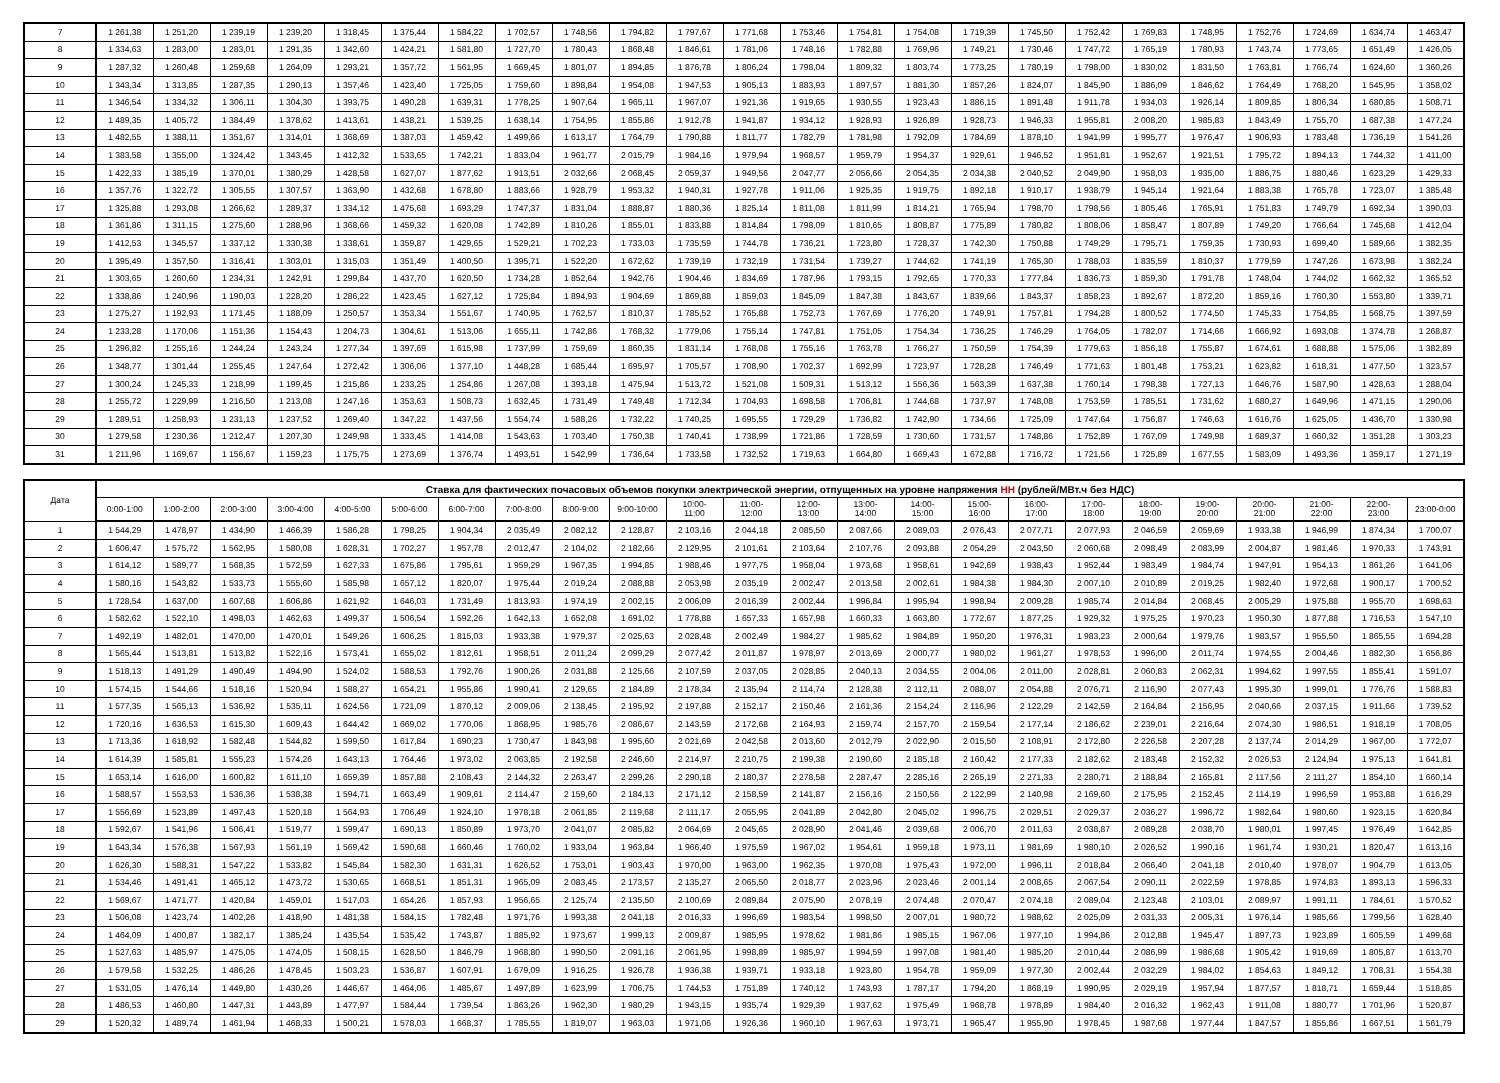| 7 | 1 261,38 | 1 251,20 | 1 239,19 | 1 239,20 | 1 318,45 | 1 375,44 | 1 584,22 | 1 702,57 | 1 748,56 | 1 794,82 | 1 797,67 | 1 771,68 | 1 753,46 | 1 754,81 | 1 754,08 | 1 719,39 | 1 745,50 | 1 752,42 | 1 769,83 | 1 748,95 | 1 752,76 | 1 724,69 | 1 634,74 | 1 463,47 |
| 8 | 1 334,63 | 1 283,00 | 1 283,01 | 1 291,35 | 1 342,60 | 1 424,21 | 1 581,80 | 1 727,70 | 1 780,43 | 1 868,48 | 1 846,61 | 1 781,06 | 1 748,16 | 1 782,88 | 1 769,96 | 1 749,21 | 1 730,46 | 1 747,72 | 1 765,19 | 1 780,93 | 1 743,74 | 1 773,65 | 1 651,49 | 1 426,05 |
| 9 | 1 287,32 | 1 260,48 | 1 259,68 | 1 264,09 | 1 293,21 | 1 357,72 | 1 561,95 | 1 669,45 | 1 801,07 | 1 894,85 | 1 876,78 | 1 806,24 | 1 798,04 | 1 809,32 | 1 803,74 | 1 773,25 | 1 780,19 | 1 798,00 | 1 830,02 | 1 831,50 | 1 763,81 | 1 766,74 | 1 624,60 | 1 360,26 |
| 10 | 1 343,34 | 1 313,85 | 1 287,35 | 1 290,13 | 1 357,46 | 1 423,40 | 1 725,05 | 1 759,60 | 1 898,84 | 1 954,08 | 1 947,53 | 1 905,13 | 1 883,93 | 1 897,57 | 1 881,30 | 1 857,26 | 1 824,07 | 1 845,90 | 1 886,09 | 1 846,62 | 1 764,49 | 1 768,20 | 1 545,95 | 1 358,02 |
| 11 | 1 346,54 | 1 334,32 | 1 306,11 | 1 304,30 | 1 393,75 | 1 490,28 | 1 639,31 | 1 778,25 | 1 907,64 | 1 965,11 | 1 967,07 | 1 921,36 | 1 919,65 | 1 930,55 | 1 923,43 | 1 886,15 | 1 891,48 | 1 911,78 | 1 934,03 | 1 926,14 | 1 809,85 | 1 806,34 | 1 680,85 | 1 508,71 |
| 12 | 1 489,35 | 1 405,72 | 1 384,49 | 1 378,62 | 1 413,61 | 1 438,21 | 1 539,25 | 1 638,14 | 1 754,95 | 1 855,86 | 1 912,78 | 1 941,87 | 1 934,12 | 1 928,93 | 1 926,89 | 1 928,73 | 1 946,33 | 1 955,81 | 2 008,20 | 1 985,83 | 1 843,49 | 1 755,70 | 1 687,38 | 1 477,24 |
| 13 | 1 482,55 | 1 388,11 | 1 351,67 | 1 314,01 | 1 368,69 | 1 387,03 | 1 459,42 | 1 499,66 | 1 613,17 | 1 764,79 | 1 790,88 | 1 811,77 | 1 782,79 | 1 781,98 | 1 792,09 | 1 784,69 | 1 878,10 | 1 941,99 | 1 995,77 | 1 976,47 | 1 906,93 | 1 783,48 | 1 736,19 | 1 541,26 |
| 14 | 1 383,58 | 1 355,00 | 1 324,42 | 1 343,45 | 1 412,32 | 1 533,65 | 1 742,21 | 1 833,04 | 1 961,77 | 2 015,79 | 1 984,16 | 1 979,94 | 1 968,57 | 1 959,79 | 1 954,37 | 1 929,61 | 1 946,52 | 1 951,81 | 1 952,67 | 1 921,51 | 1 795,72 | 1 894,13 | 1 744,32 | 1 411,00 |
| 15 | 1 422,33 | 1 385,19 | 1 370,01 | 1 380,29 | 1 428,58 | 1 627,07 | 1 877,62 | 1 913,51 | 2 032,66 | 2 068,45 | 2 059,37 | 1 949,56 | 2 047,77 | 2 056,66 | 2 054,35 | 2 034,38 | 2 040,52 | 2 049,90 | 1 958,03 | 1 935,00 | 1 886,75 | 1 880,46 | 1 623,29 | 1 429,33 |
| 16 | 1 357,76 | 1 322,72 | 1 305,55 | 1 307,57 | 1 363,90 | 1 432,68 | 1 678,80 | 1 883,66 | 1 928,79 | 1 953,32 | 1 940,31 | 1 927,78 | 1 911,06 | 1 925,35 | 1 919,75 | 1 892,18 | 1 910,17 | 1 938,79 | 1 945,14 | 1 921,64 | 1 883,38 | 1 765,78 | 1 723,07 | 1 385,48 |
| 17 | 1 325,88 | 1 293,08 | 1 266,62 | 1 289,37 | 1 334,12 | 1 475,68 | 1 693,29 | 1 747,37 | 1 831,04 | 1 888,87 | 1 880,36 | 1 825,14 | 1 811,08 | 1 811,99 | 1 814,21 | 1 765,94 | 1 798,70 | 1 798,56 | 1 805,46 | 1 765,91 | 1 751,83 | 1 749,79 | 1 692,34 | 1 390,03 |
| 18 | 1 361,86 | 1 311,15 | 1 275,60 | 1 288,96 | 1 368,66 | 1 459,32 | 1 620,08 | 1 742,89 | 1 810,26 | 1 855,01 | 1 833,88 | 1 814,84 | 1 798,09 | 1 810,65 | 1 808,87 | 1 775,89 | 1 780,82 | 1 808,06 | 1 858,47 | 1 807,89 | 1 749,20 | 1 766,64 | 1 745,68 | 1 412,04 |
| 19 | 1 412,53 | 1 345,57 | 1 337,12 | 1 330,38 | 1 338,61 | 1 359,87 | 1 429,65 | 1 529,21 | 1 702,23 | 1 733,03 | 1 735,59 | 1 744,78 | 1 736,21 | 1 723,80 | 1 728,37 | 1 742,30 | 1 750,88 | 1 749,29 | 1 795,71 | 1 759,35 | 1 730,93 | 1 699,40 | 1 589,66 | 1 382,35 |
| 20 | 1 395,49 | 1 357,50 | 1 316,41 | 1 303,01 | 1 315,03 | 1 351,49 | 1 400,50 | 1 395,71 | 1 522,20 | 1 672,62 | 1 739,19 | 1 732,19 | 1 731,54 | 1 739,27 | 1 744,62 | 1 741,19 | 1 765,30 | 1 788,03 | 1 835,59 | 1 810,37 | 1 779,59 | 1 747,26 | 1 673,98 | 1 382,24 |
| 21 | 1 303,65 | 1 260,60 | 1 234,31 | 1 242,91 | 1 299,84 | 1 437,70 | 1 620,50 | 1 734,28 | 1 852,64 | 1 942,76 | 1 904,46 | 1 834,69 | 1 787,96 | 1 793,15 | 1 792,65 | 1 770,33 | 1 777,84 | 1 836,73 | 1 859,30 | 1 791,78 | 1 748,04 | 1 744,02 | 1 662,32 | 1 365,52 |
| 22 | 1 338,86 | 1 240,96 | 1 190,03 | 1 228,20 | 1 286,22 | 1 423,45 | 1 627,12 | 1 725,84 | 1 894,93 | 1 904,69 | 1 869,88 | 1 859,03 | 1 845,09 | 1 847,38 | 1 843,67 | 1 839,66 | 1 843,37 | 1 858,23 | 1 892,67 | 1 872,20 | 1 859,16 | 1 760,30 | 1 553,80 | 1 339,71 |
| 23 | 1 275,27 | 1 192,93 | 1 171,45 | 1 188,09 | 1 250,57 | 1 353,34 | 1 551,67 | 1 740,95 | 1 762,57 | 1 810,37 | 1 785,52 | 1 765,88 | 1 752,73 | 1 767,69 | 1 776,20 | 1 749,91 | 1 757,81 | 1 794,28 | 1 800,52 | 1 774,50 | 1 745,33 | 1 754,85 | 1 568,75 | 1 397,59 |
| 24 | 1 233,28 | 1 170,06 | 1 151,36 | 1 154,43 | 1 204,73 | 1 304,61 | 1 513,06 | 1 655,11 | 1 742,86 | 1 768,32 | 1 779,06 | 1 755,14 | 1 747,81 | 1 751,05 | 1 754,34 | 1 736,25 | 1 746,29 | 1 764,05 | 1 782,07 | 1 714,66 | 1 666,92 | 1 693,08 | 1 374,78 | 1 268,87 |
| 25 | 1 296,82 | 1 255,16 | 1 244,24 | 1 243,24 | 1 277,34 | 1 397,69 | 1 615,98 | 1 737,99 | 1 759,69 | 1 860,35 | 1 831,14 | 1 768,08 | 1 755,16 | 1 763,78 | 1 766,27 | 1 750,59 | 1 754,39 | 1 779,63 | 1 856,18 | 1 755,87 | 1 674,61 | 1 688,88 | 1 575,06 | 1 382,89 |
| 26 | 1 348,77 | 1 301,44 | 1 255,45 | 1 247,64 | 1 272,42 | 1 306,06 | 1 377,10 | 1 448,28 | 1 685,44 | 1 695,97 | 1 705,57 | 1 708,90 | 1 702,37 | 1 692,99 | 1 723,97 | 1 728,28 | 1 746,49 | 1 771,63 | 1 801,48 | 1 753,21 | 1 623,82 | 1 618,31 | 1 477,50 | 1 323,57 |
| 27 | 1 300,24 | 1 245,33 | 1 218,99 | 1 199,45 | 1 215,86 | 1 233,25 | 1 254,86 | 1 267,08 | 1 393,18 | 1 475,94 | 1 513,72 | 1 521,08 | 1 509,31 | 1 513,12 | 1 556,36 | 1 563,39 | 1 637,38 | 1 760,14 | 1 798,38 | 1 727,13 | 1 646,76 | 1 587,90 | 1 428,63 | 1 288,04 |
| 28 | 1 255,72 | 1 229,99 | 1 216,50 | 1 213,08 | 1 247,16 | 1 353,63 | 1 508,73 | 1 632,45 | 1 731,49 | 1 749,48 | 1 712,34 | 1 704,93 | 1 698,58 | 1 706,81 | 1 744,68 | 1 737,97 | 1 748,08 | 1 753,59 | 1 785,51 | 1 731,62 | 1 680,27 | 1 649,96 | 1 471,15 | 1 290,06 |
| 29 | 1 289,51 | 1 258,93 | 1 231,13 | 1 237,52 | 1 269,40 | 1 347,22 | 1 437,56 | 1 554,74 | 1 588,26 | 1 732,22 | 1 740,25 | 1 695,55 | 1 729,29 | 1 736,82 | 1 742,90 | 1 734,66 | 1 725,09 | 1 747,64 | 1 756,87 | 1 746,63 | 1 616,76 | 1 625,05 | 1 436,70 | 1 330,98 |
| 30 | 1 279,58 | 1 230,36 | 1 212,47 | 1 207,30 | 1 249,98 | 1 333,45 | 1 414,08 | 1 543,63 | 1 703,40 | 1 750,38 | 1 740,41 | 1 738,99 | 1 721,86 | 1 728,59 | 1 730,60 | 1 731,57 | 1 748,86 | 1 752,89 | 1 767,09 | 1 749,98 | 1 689,37 | 1 660,32 | 1 351,28 | 1 303,23 |
| 31 | 1 211,96 | 1 169,67 | 1 156,67 | 1 159,23 | 1 175,75 | 1 273,69 | 1 376,74 | 1 493,51 | 1 542,99 | 1 736,64 | 1 733,58 | 1 732,52 | 1 719,63 | 1 664,80 | 1 669,43 | 1 672,88 | 1 716,72 | 1 721,56 | 1 725,89 | 1 677,55 | 1 583,09 | 1 493,36 | 1 359,17 | 1 271,19 |
| Дата | Ставка для фактических почасовых объемов покупки электрической энергии, отпущенных на уровне напряжения НН (рублей/МВт.ч без НДС) | | | | | | | | | | | | | | | | | | | | | | | |
| --- | --- | --- | --- | --- | --- | --- | --- | --- | --- | --- | --- | --- | --- | --- | --- | --- | --- | --- | --- | --- | --- | --- | --- | --- |
| | 0:00-1:00 | 1:00-2:00 | 2:00-3:00 | 3:00-4:00 | 4:00-5:00 | 5:00-6:00 | 6:00-7:00 | 7:00-8:00 | 8:00-9:00 | 9:00-10:00 | 10:00- 11:00 | 11:00- 12:00 | 12:00- 13:00 | 13:00- 14:00 | 14:00- 15:00 | 15:00- 16:00 | 16:00- 17:00 | 17:00- 18:00 | 18:00- 19:00 | 19:00- 20:00 | 20:00- 21:00 | 21:00- 22:00 | 22:00- 23:00 | 23:00-0:00 |
| 1 | 1 544,29 | 1 478,97 | 1 434,90 | 1 466,39 | 1 586,28 | 1 798,25 | 1 904,34 | 2 035,49 | 2 082,12 | 2 128,87 | 2 103,16 | 2 044,18 | 2 085,50 | 2 087,66 | 2 089,03 | 2 076,43 | 2 077,71 | 2 077,93 | 2 046,59 | 2 059,69 | 1 933,38 | 1 946,99 | 1 874,34 | 1 700,07 |
| 2 | 1 606,47 | 1 575,72 | 1 562,95 | 1 580,08 | 1 628,31 | 1 702,27 | 1 957,78 | 2 012,47 | 2 104,02 | 2 182,66 | 2 129,95 | 2 101,61 | 2 103,64 | 2 107,76 | 2 093,88 | 2 054,29 | 2 043,50 | 2 060,68 | 2 098,49 | 2 083,99 | 2 004,87 | 1 981,46 | 1 970,33 | 1 743,91 |
| 3 | 1 614,12 | 1 589,77 | 1 568,35 | 1 572,59 | 1 627,33 | 1 675,86 | 1 795,61 | 1 959,29 | 1 967,35 | 1 994,85 | 1 988,46 | 1 977,75 | 1 958,04 | 1 973,68 | 1 958,61 | 1 942,69 | 1 938,43 | 1 952,44 | 1 983,49 | 1 984,74 | 1 947,91 | 1 954,13 | 1 861,26 | 1 641,06 |
| 4 | 1 580,16 | 1 543,82 | 1 533,73 | 1 555,60 | 1 585,98 | 1 657,12 | 1 820,07 | 1 975,44 | 2 019,24 | 2 088,88 | 2 053,98 | 2 035,19 | 2 002,47 | 2 013,58 | 2 002,61 | 1 984,38 | 1 984,30 | 2 007,10 | 2 010,89 | 2 019,25 | 1 982,40 | 1 972,68 | 1 900,17 | 1 700,52 |
| 5 | 1 728,54 | 1 637,00 | 1 607,68 | 1 606,86 | 1 621,92 | 1 646,03 | 1 731,49 | 1 813,93 | 1 974,19 | 2 002,15 | 2 006,09 | 2 016,39 | 2 002,44 | 1 996,84 | 1 995,94 | 1 998,94 | 2 009,28 | 1 985,74 | 2 014,84 | 2 068,45 | 2 005,29 | 1 975,88 | 1 955,70 | 1 698,63 |
| 6 | 1 582,62 | 1 522,10 | 1 498,03 | 1 462,63 | 1 499,37 | 1 506,54 | 1 592,26 | 1 642,13 | 1 652,08 | 1 691,02 | 1 778,88 | 1 657,33 | 1 657,98 | 1 660,33 | 1 663,80 | 1 772,67 | 1 877,25 | 1 929,32 | 1 975,25 | 1 970,23 | 1 950,30 | 1 877,88 | 1 716,53 | 1 547,10 |
| 7 | 1 492,19 | 1 482,01 | 1 470,00 | 1 470,01 | 1 549,26 | 1 606,25 | 1 815,03 | 1 933,38 | 1 979,37 | 2 025,63 | 2 028,48 | 2 002,49 | 1 984,27 | 1 985,62 | 1 984,89 | 1 950,20 | 1 976,31 | 1 983,23 | 2 000,64 | 1 979,76 | 1 983,57 | 1 955,50 | 1 865,55 | 1 694,28 |
| 8 | 1 565,44 | 1 513,81 | 1 513,82 | 1 522,16 | 1 573,41 | 1 655,02 | 1 812,61 | 1 958,51 | 2 011,24 | 2 099,29 | 2 077,42 | 2 011,87 | 1 978,97 | 2 013,69 | 2 000,77 | 1 980,02 | 1 961,27 | 1 978,53 | 1 996,00 | 2 011,74 | 1 974,55 | 2 004,46 | 1 882,30 | 1 656,86 |
| 9 | 1 518,13 | 1 491,29 | 1 490,49 | 1 494,90 | 1 524,02 | 1 588,53 | 1 792,76 | 1 900,26 | 2 031,88 | 2 125,66 | 2 107,59 | 2 037,05 | 2 028,85 | 2 040,13 | 2 034,55 | 2 004,06 | 2 011,00 | 2 028,81 | 2 060,83 | 2 062,31 | 1 994,62 | 1 997,55 | 1 855,41 | 1 591,07 |
| 10 | 1 574,15 | 1 544,66 | 1 518,16 | 1 520,94 | 1 588,27 | 1 654,21 | 1 955,86 | 1 990,41 | 2 129,65 | 2 184,89 | 2 178,34 | 2 135,94 | 2 114,74 | 2 128,38 | 2 112,11 | 2 088,07 | 2 054,88 | 2 076,71 | 2 116,90 | 2 077,43 | 1 995,30 | 1 999,01 | 1 776,76 | 1 588,83 |
| 11 | 1 577,35 | 1 565,13 | 1 536,92 | 1 535,11 | 1 624,56 | 1 721,09 | 1 870,12 | 2 009,06 | 2 138,45 | 2 195,92 | 2 197,88 | 2 152,17 | 2 150,46 | 2 161,36 | 2 154,24 | 2 116,96 | 2 122,29 | 2 142,59 | 2 164,84 | 2 156,95 | 2 040,66 | 2 037,15 | 1 911,66 | 1 739,52 |
| 12 | 1 720,16 | 1 636,53 | 1 615,30 | 1 609,43 | 1 644,42 | 1 669,02 | 1 770,06 | 1 868,95 | 1 985,76 | 2 086,67 | 2 143,59 | 2 172,68 | 2 164,93 | 2 159,74 | 2 157,70 | 2 159,54 | 2 177,14 | 2 186,62 | 2 239,01 | 2 216,64 | 2 074,30 | 1 986,51 | 1 918,19 | 1 708,05 |
| 13 | 1 713,36 | 1 618,92 | 1 582,48 | 1 544,82 | 1 599,50 | 1 617,84 | 1 690,23 | 1 730,47 | 1 843,98 | 1 995,60 | 2 021,69 | 2 042,58 | 2 013,60 | 2 012,79 | 2 022,90 | 2 015,50 | 2 108,91 | 2 172,80 | 2 226,58 | 2 207,28 | 2 137,74 | 2 014,29 | 1 967,00 | 1 772,07 |
| 14 | 1 614,39 | 1 585,81 | 1 555,23 | 1 574,26 | 1 643,13 | 1 764,46 | 1 973,02 | 2 063,85 | 2 192,58 | 2 246,60 | 2 214,97 | 2 210,75 | 2 199,38 | 2 190,60 | 2 185,18 | 2 160,42 | 2 177,33 | 2 182,62 | 2 183,48 | 2 152,32 | 2 026,53 | 2 124,94 | 1 975,13 | 1 641,81 |
| 15 | 1 653,14 | 1 616,00 | 1 600,82 | 1 611,10 | 1 659,39 | 1 857,88 | 2 108,43 | 2 144,32 | 2 263,47 | 2 299,26 | 2 290,18 | 2 180,37 | 2 278,58 | 2 287,47 | 2 285,16 | 2 265,19 | 2 271,33 | 2 280,71 | 2 188,84 | 2 165,81 | 2 117,56 | 2 111,27 | 1 854,10 | 1 660,14 |
| 16 | 1 588,57 | 1 553,53 | 1 536,36 | 1 538,38 | 1 594,71 | 1 663,49 | 1 909,61 | 2 114,47 | 2 159,60 | 2 184,13 | 2 171,12 | 2 158,59 | 2 141,87 | 2 156,16 | 2 150,56 | 2 122,99 | 2 140,98 | 2 169,60 | 2 175,95 | 2 152,45 | 2 114,19 | 1 996,59 | 1 953,88 | 1 616,29 |
| 17 | 1 556,69 | 1 523,89 | 1 497,43 | 1 520,18 | 1 564,93 | 1 706,49 | 1 924,10 | 1 978,18 | 2 061,85 | 2 119,68 | 2 111,17 | 2 055,95 | 2 041,89 | 2 042,80 | 2 045,02 | 1 996,75 | 2 029,51 | 2 029,37 | 2 036,27 | 1 996,72 | 1 982,64 | 1 980,60 | 1 923,15 | 1 620,84 |
| 18 | 1 592,67 | 1 541,96 | 1 506,41 | 1 519,77 | 1 599,47 | 1 690,13 | 1 850,89 | 1 973,70 | 2 041,07 | 2 085,82 | 2 064,69 | 2 045,65 | 2 028,90 | 2 041,46 | 2 039,68 | 2 006,70 | 2 011,63 | 2 038,87 | 2 089,28 | 2 038,70 | 1 980,01 | 1 997,45 | 1 976,49 | 1 642,85 |
| 19 | 1 643,34 | 1 576,38 | 1 567,93 | 1 561,19 | 1 569,42 | 1 590,68 | 1 660,46 | 1 760,02 | 1 933,04 | 1 963,84 | 1 966,40 | 1 975,59 | 1 967,02 | 1 954,61 | 1 959,18 | 1 973,11 | 1 981,69 | 1 980,10 | 2 026,52 | 1 990,16 | 1 961,74 | 1 930,21 | 1 820,47 | 1 613,16 |
| 20 | 1 626,30 | 1 588,31 | 1 547,22 | 1 533,82 | 1 545,84 | 1 582,30 | 1 631,31 | 1 626,52 | 1 753,01 | 1 903,43 | 1 970,00 | 1 963,00 | 1 962,35 | 1 970,08 | 1 975,43 | 1 972,00 | 1 996,11 | 2 018,84 | 2 066,40 | 2 041,18 | 2 010,40 | 1 978,07 | 1 904,79 | 1 613,05 |
| 21 | 1 534,46 | 1 491,41 | 1 465,12 | 1 473,72 | 1 530,65 | 1 668,51 | 1 851,31 | 1 965,09 | 2 083,45 | 2 173,57 | 2 135,27 | 2 065,50 | 2 018,77 | 2 023,96 | 2 023,46 | 2 001,14 | 2 008,65 | 2 067,54 | 2 090,11 | 2 022,59 | 1 978,85 | 1 974,83 | 1 893,13 | 1 596,33 |
| 22 | 1 569,67 | 1 471,77 | 1 420,84 | 1 459,01 | 1 517,03 | 1 654,26 | 1 857,93 | 1 956,65 | 2 125,74 | 2 135,50 | 2 100,69 | 2 089,84 | 2 075,90 | 2 078,19 | 2 074,48 | 2 070,47 | 2 074,18 | 2 089,04 | 2 123,48 | 2 103,01 | 2 089,97 | 1 991,11 | 1 784,61 | 1 570,52 |
| 23 | 1 506,08 | 1 423,74 | 1 402,26 | 1 418,90 | 1 481,38 | 1 584,15 | 1 782,48 | 1 971,76 | 1 993,38 | 2 041,18 | 2 016,33 | 1 996,69 | 1 983,54 | 1 998,50 | 2 007,01 | 1 980,72 | 1 988,62 | 2 025,09 | 2 031,33 | 2 005,31 | 1 976,14 | 1 985,66 | 1 799,56 | 1 628,40 |
| 24 | 1 464,09 | 1 400,87 | 1 382,17 | 1 385,24 | 1 435,54 | 1 535,42 | 1 743,87 | 1 885,92 | 1 973,67 | 1 999,13 | 2 009,87 | 1 985,95 | 1 978,62 | 1 981,86 | 1 985,15 | 1 967,06 | 1 977,10 | 1 994,86 | 2 012,88 | 1 945,47 | 1 897,73 | 1 923,89 | 1 605,59 | 1 499,68 |
| 25 | 1 527,63 | 1 485,97 | 1 475,05 | 1 474,05 | 1 508,15 | 1 628,50 | 1 846,79 | 1 968,80 | 1 990,50 | 2 091,16 | 2 061,95 | 1 998,89 | 1 985,97 | 1 994,59 | 1 997,08 | 1 981,40 | 1 985,20 | 2 010,44 | 2 086,99 | 1 986,68 | 1 905,42 | 1 919,69 | 1 805,87 | 1 613,70 |
| 26 | 1 579,58 | 1 532,25 | 1 486,26 | 1 478,45 | 1 503,23 | 1 536,87 | 1 607,91 | 1 679,09 | 1 916,25 | 1 926,78 | 1 936,38 | 1 939,71 | 1 933,18 | 1 923,80 | 1 954,78 | 1 959,09 | 1 977,30 | 2 002,44 | 2 032,29 | 1 984,02 | 1 854,63 | 1 849,12 | 1 708,31 | 1 554,38 |
| 27 | 1 531,05 | 1 476,14 | 1 449,80 | 1 430,26 | 1 446,67 | 1 464,06 | 1 485,67 | 1 497,89 | 1 623,99 | 1 706,75 | 1 744,53 | 1 751,89 | 1 740,12 | 1 743,93 | 1 787,17 | 1 794,20 | 1 868,19 | 1 990,95 | 2 029,19 | 1 957,94 | 1 877,57 | 1 818,71 | 1 659,44 | 1 518,85 |
| 28 | 1 486,53 | 1 460,80 | 1 447,31 | 1 443,89 | 1 477,97 | 1 584,44 | 1 739,54 | 1 863,26 | 1 962,30 | 1 980,29 | 1 943,15 | 1 935,74 | 1 929,39 | 1 937,62 | 1 975,49 | 1 968,78 | 1 978,89 | 1 984,40 | 2 016,32 | 1 962,43 | 1 911,08 | 1 880,77 | 1 701,96 | 1 520,87 |
| 29 | 1 520,32 | 1 489,74 | 1 461,94 | 1 468,33 | 1 500,21 | 1 578,03 | 1 668,37 | 1 785,55 | 1 819,07 | 1 963,03 | 1 971,06 | 1 926,36 | 1 960,10 | 1 967,63 | 1 973,71 | 1 965,47 | 1 955,90 | 1 978,45 | 1 987,68 | 1 977,44 | 1 847,57 | 1 855,86 | 1 667,51 | 1 561,79 |